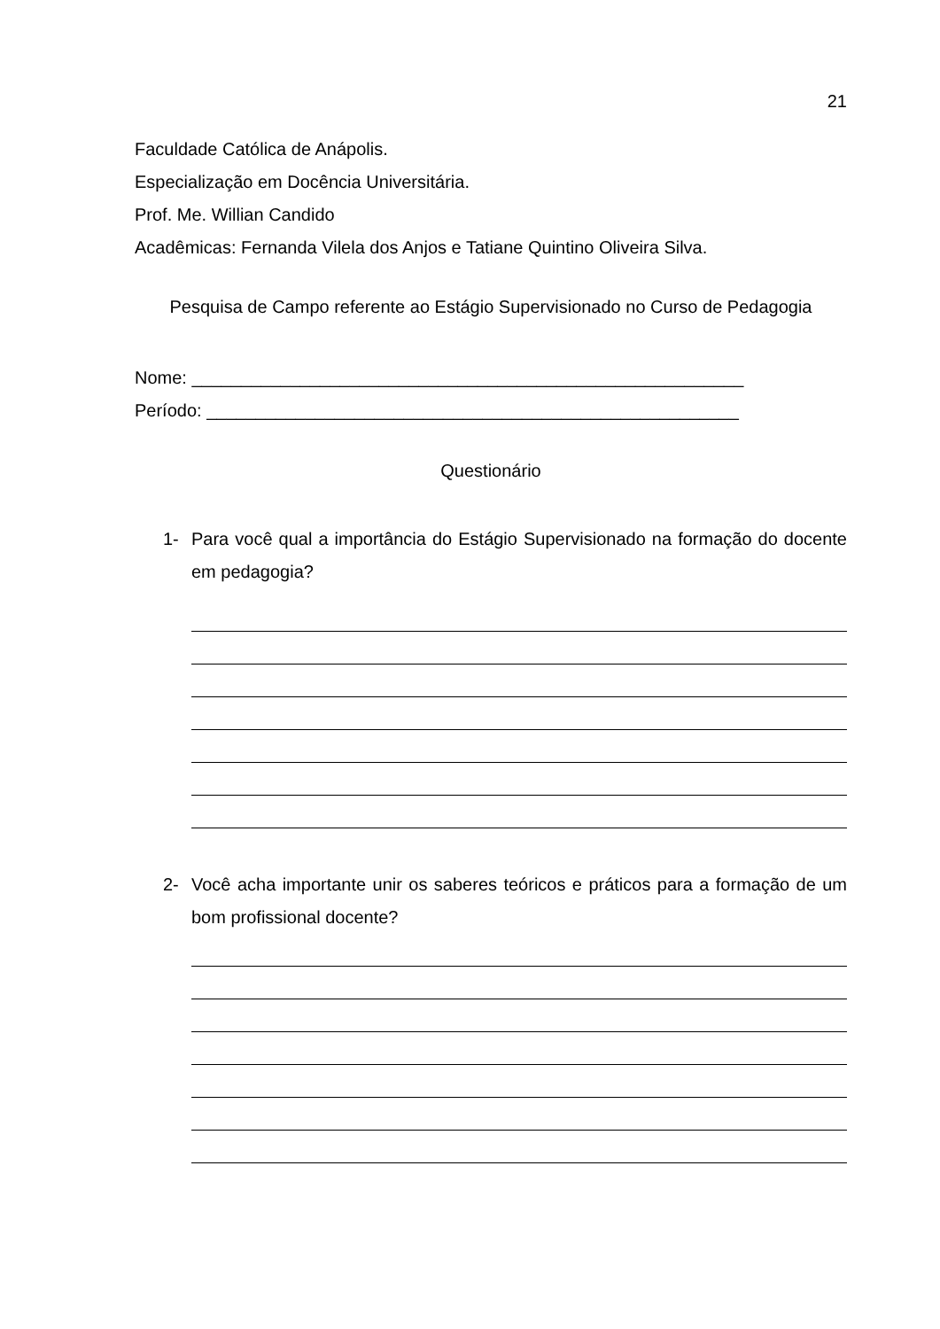21
Faculdade Católica de Anápolis.
Especialização em Docência Universitária.
Prof. Me. Willian Candido
Acadêmicas: Fernanda Vilela dos Anjos e Tatiane Quintino Oliveira Silva.
Pesquisa de Campo referente ao Estágio Supervisionado no Curso de Pedagogia
Nome: ________________________________________________________
Período: ______________________________________________________
Questionário
1- Para você qual a importância do Estágio Supervisionado na formação do docente em pedagogia?
2- Você acha importante unir os saberes teóricos e práticos para a formação de um bom profissional docente?